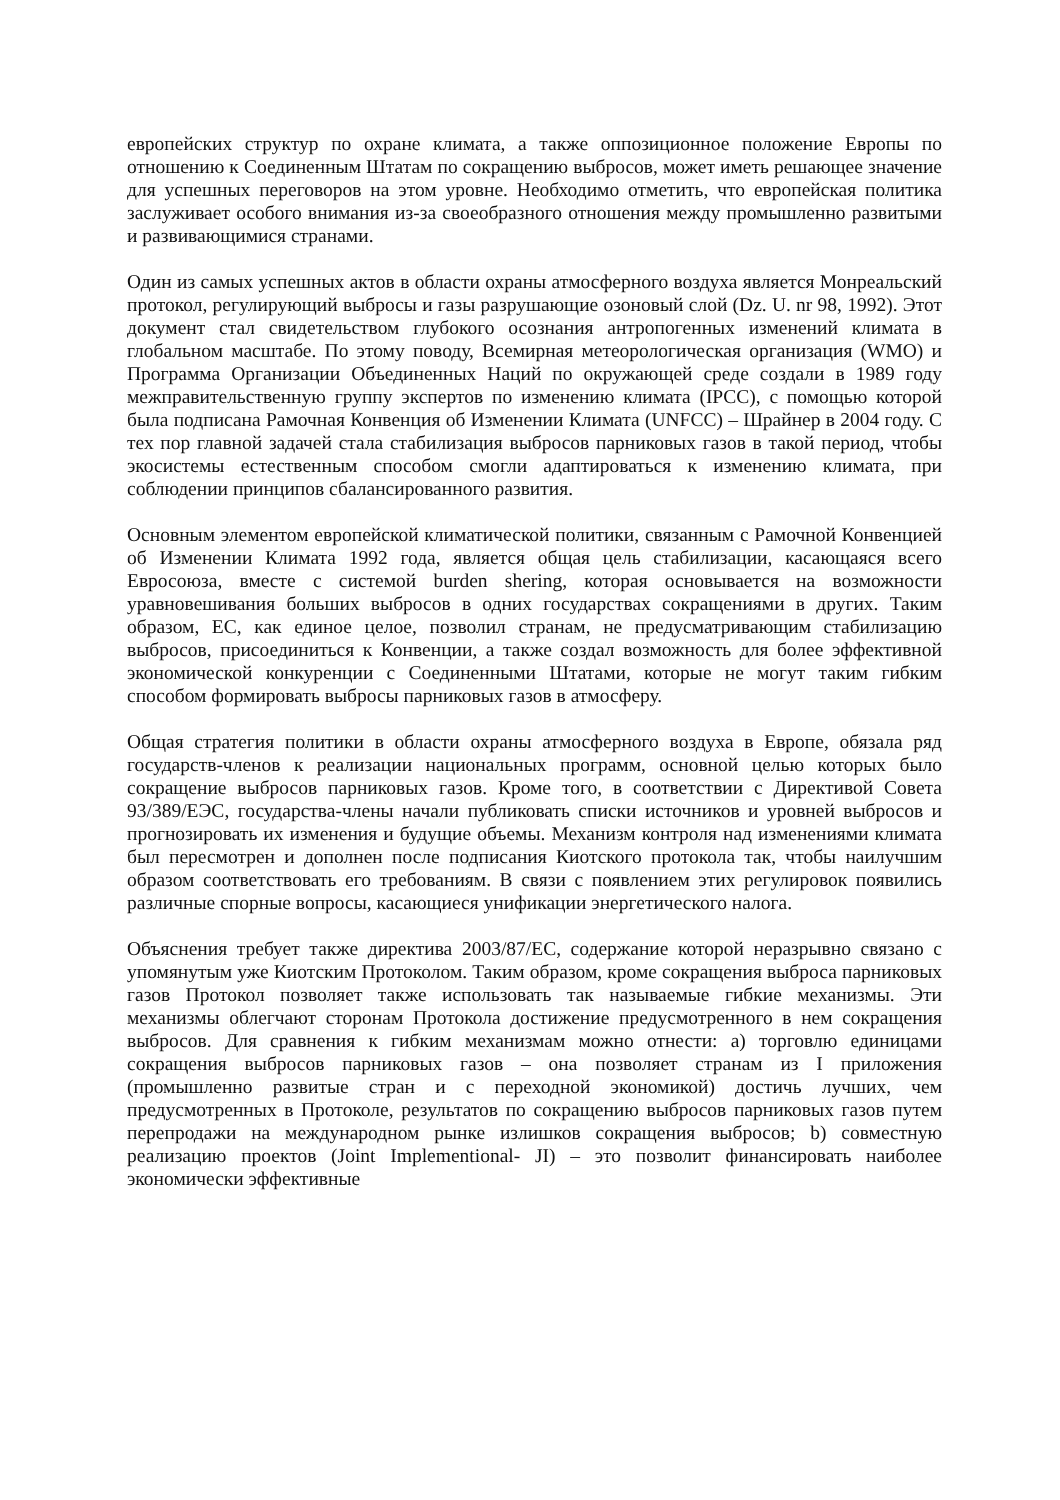европейских структур по охране климата, а также оппозиционное положение Европы по отношению к Соединенным Штатам по сокращению выбросов, может иметь решающее значение для успешных переговоров на этом уровне. Необходимо отметить, что европейская политика заслуживает особого внимания из-за своеобразного отношения между промышленно развитыми и развивающимися странами.
Один из самых успешных актов в области охраны атмосферного воздуха является Монреальский протокол, регулирующий выбросы и газы разрушающие озоновый слой (Dz. U. nr 98, 1992). Этот документ стал свидетельством глубокого осознания антропогенных изменений климата в глобальном масштабе. По этому поводу, Всемирная метеорологическая организация (WMO) и Программа Организации Объединенных Наций по окружающей среде создали в 1989 году межправительственную группу экспертов по изменению климата (IPCC), с помощью которой была подписана Рамочная Конвенция об Изменении Климата (UNFCC) – Шрайнер в 2004 году. С тех пор главной задачей стала стабилизация выбросов парниковых газов в такой период, чтобы экосистемы естественным способом смогли адаптироваться к изменению климата, при соблюдении принципов сбалансированного развития.
Основным элементом европейской климатической политики, связанным с Рамочной Конвенцией об Изменении Климата 1992 года, является общая цель стабилизации, касающаяся всего Евросоюза, вместе с системой burden shering, которая основывается на возможности уравновешивания больших выбросов в одних государствах сокращениями в других. Таким образом, ЕС, как единое целое, позволил странам, не предусматривающим стабилизацию выбросов, присоединиться к Конвенции, а также создал возможность для более эффективной экономической конкуренции с Соединенными Штатами, которые не могут таким гибким способом формировать выбросы парниковых газов в атмосферу.
Общая стратегия политики в области охраны атмосферного воздуха в Европе, обязала ряд государств-членов к реализации национальных программ, основной целью которых было сокращение выбросов парниковых газов. Кроме того, в соответствии с Директивой Совета 93/389/ЕЭС, государства-члены начали публиковать списки источников и уровней выбросов и прогнозировать их изменения и будущие объемы. Механизм контроля над изменениями климата был пересмотрен и дополнен после подписания Киотского протокола так, чтобы наилучшим образом соответствовать его требованиям. В связи с появлением этих регулировок появились различные спорные вопросы, касающиеся унификации энергетического налога.
Объяснения требует также директива 2003/87/ЕС, содержание которой неразрывно связано с упомянутым уже Киотским Протоколом. Таким образом, кроме сокращения выброса парниковых газов Протокол позволяет также использовать так называемые гибкие механизмы. Эти механизмы облегчают сторонам Протокола достижение предусмотренного в нем сокращения выбросов. Для сравнения к гибким механизмам можно отнести: a) торговлю единицами сокращения выбросов парниковых газов – она позволяет странам из I приложения (промышленно развитые стран и с переходной экономикой) достичь лучших, чем предусмотренных в Протоколе, результатов по сокращению выбросов парниковых газов путем перепродажи на международном рынке излишков сокращения выбросов; b) совместную реализацию проектов (Joint Implementional- JI) – это позволит финансировать наиболее экономически эффективные